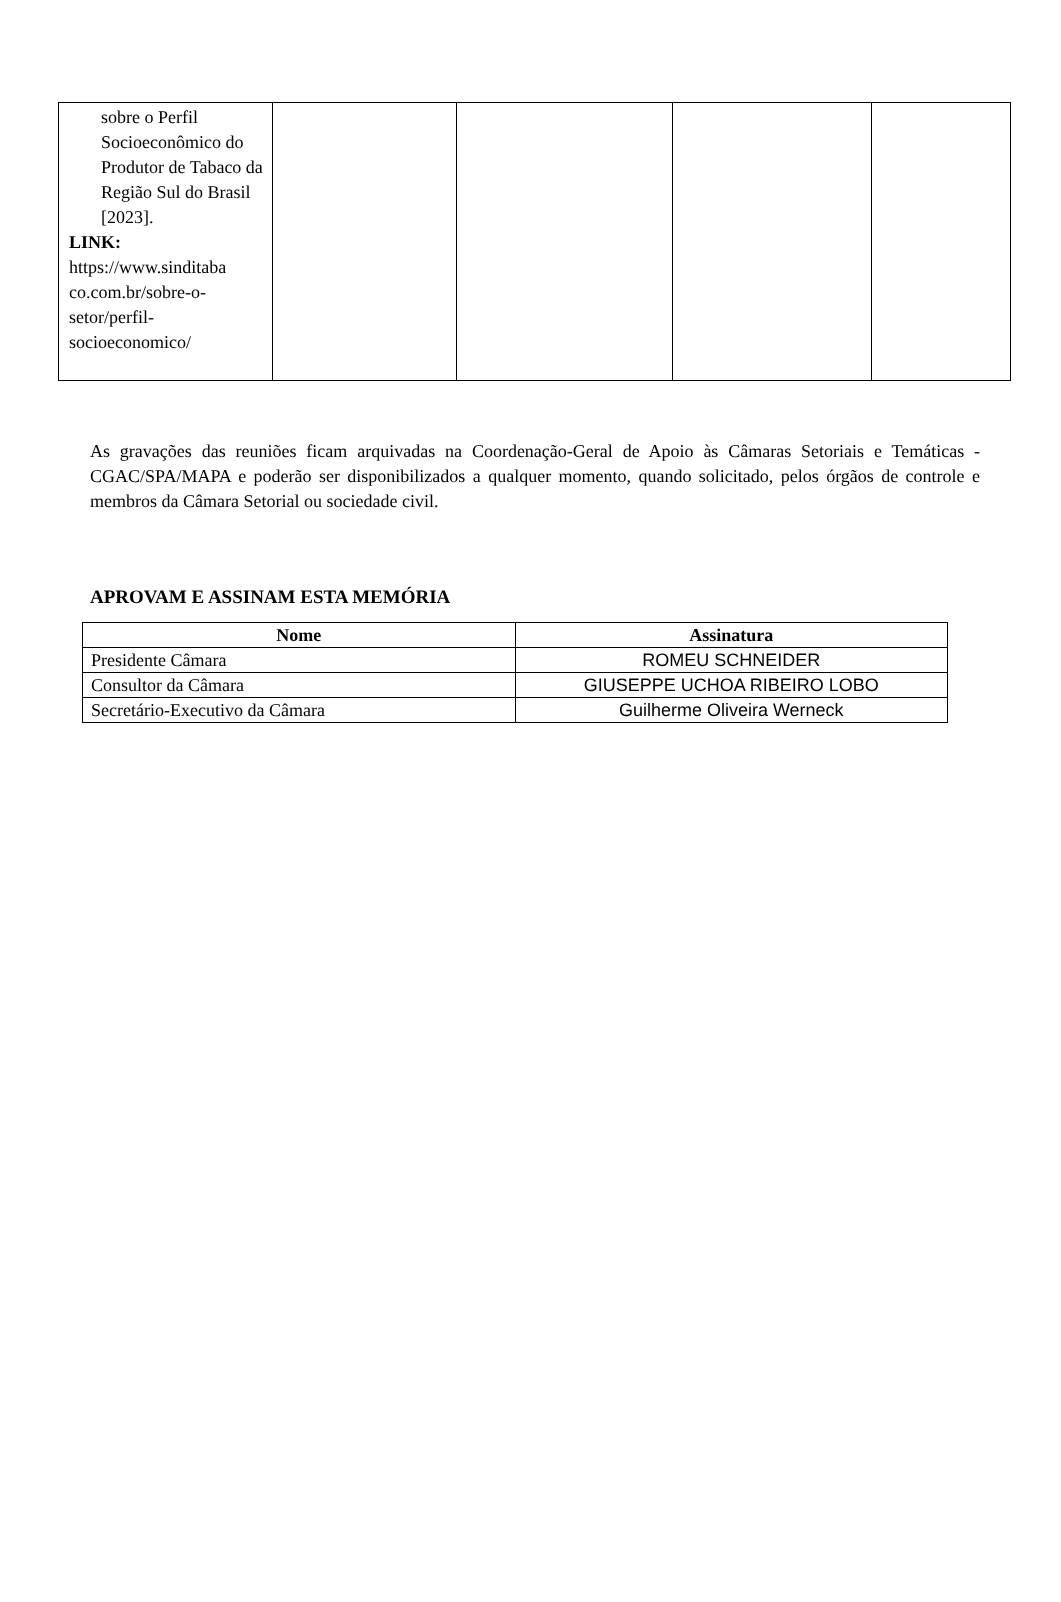| sobre o Perfil Socioeconômico do Produtor de Tabaco da Região Sul do Brasil [2023]. LINK: https://www.sinditaba co.com.br/sobre-o-setor/perfil-socioeconomico/ | | | | |
As gravações das reuniões ficam arquivadas na Coordenação-Geral de Apoio às Câmaras Setoriais e Temáticas - CGAC/SPA/MAPA e poderão ser disponibilizados a qualquer momento, quando solicitado, pelos órgãos de controle e membros da Câmara Setorial ou sociedade civil.
APROVAM E ASSINAM ESTA MEMÓRIA
| Nome | Assinatura |
| --- | --- |
| Presidente Câmara | ROMEU SCHNEIDER |
| Consultor da Câmara | GIUSEPPE UCHOA RIBEIRO LOBO |
| Secretário-Executivo da Câmara | Guilherme Oliveira Werneck |